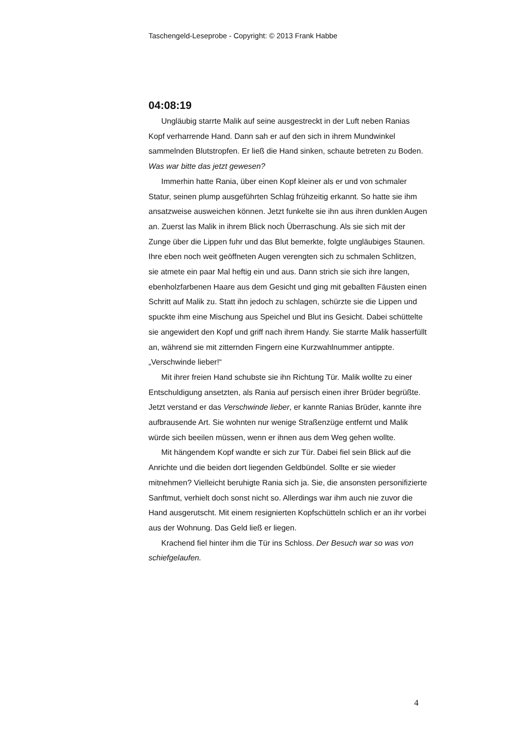Taschengeld-Leseprobe - Copyright: © 2013 Frank Habbe
04:08:19
Ungläubig starrte Malik auf seine ausgestreckt in der Luft neben Ranias Kopf verharrende Hand. Dann sah er auf den sich in ihrem Mundwinkel sammelnden Blutstropfen. Er ließ die Hand sinken, schaute betreten zu Boden. Was war bitte das jetzt gewesen?
Immerhin hatte Rania, über einen Kopf kleiner als er und von schmaler Statur, seinen plump ausgeführten Schlag frühzeitig erkannt. So hatte sie ihm ansatzweise ausweichen können. Jetzt funkelte sie ihn aus ihren dunklen Augen an. Zuerst las Malik in ihrem Blick noch Überraschung. Als sie sich mit der Zunge über die Lippen fuhr und das Blut bemerkte, folgte ungläubiges Staunen. Ihre eben noch weit geöffneten Augen verengten sich zu schmalen Schlitzen, sie atmete ein paar Mal heftig ein und aus. Dann strich sie sich ihre langen, ebenholzfarbenen Haare aus dem Gesicht und ging mit geballten Fäusten einen Schritt auf Malik zu. Statt ihn jedoch zu schlagen, schürzte sie die Lippen und spuckte ihm eine Mischung aus Speichel und Blut ins Gesicht. Dabei schüttelte sie angewidert den Kopf und griff nach ihrem Handy. Sie starrte Malik hasserfüllt an, während sie mit zitternden Fingern eine Kurzwahlnummer antippte. „Verschwinde lieber!“
Mit ihrer freien Hand schubste sie ihn Richtung Tür. Malik wollte zu einer Entschuldigung ansetzten, als Rania auf persisch einen ihrer Brüder begrüßte. Jetzt verstand er das Verschwinde lieber, er kannte Ranias Brüder, kannte ihre aufbrausende Art. Sie wohnten nur wenige Straßenzüge entfernt und Malik würde sich beeilen müssen, wenn er ihnen aus dem Weg gehen wollte.
Mit hängendem Kopf wandte er sich zur Tür. Dabei fiel sein Blick auf die Anrichte und die beiden dort liegenden Geldbündel. Sollte er sie wieder mitnehmen? Vielleicht beruhigte Rania sich ja. Sie, die ansonsten personifizierte Sanftmut, verhielt doch sonst nicht so. Allerdings war ihm auch nie zuvor die Hand ausgerutscht. Mit einem resignierten Kopfschütteln schlich er an ihr vorbei aus der Wohnung. Das Geld ließ er liegen.
Krachend fiel hinter ihm die Tür ins Schloss. Der Besuch war so was von schiefgelaufen.
4